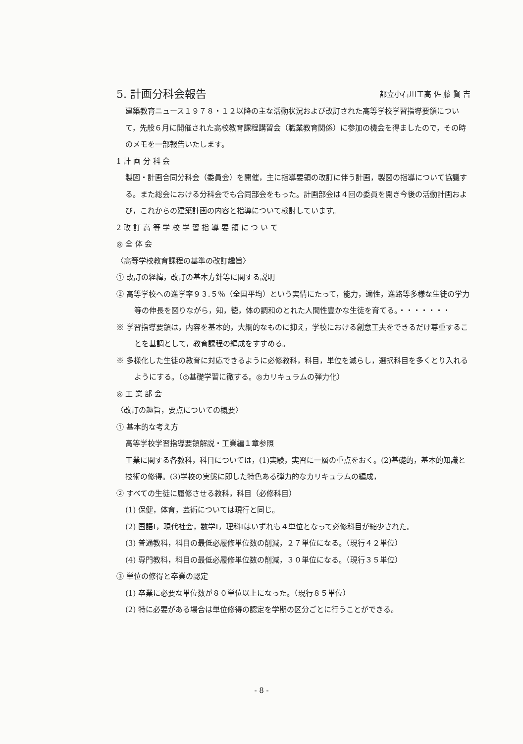5. 計画分科会報告 都立小石川工高 佐 藤 賢 吉
建築教育ニュース１９７８・１２以降の主な活動状況および改訂された高等学校学習指導要領について，先般６月に開催された高校教育課程講習会（職業教育関係）に参加の機会を得ましたので，その時のメモを一部報告いたします。
1 計 画 分 科 会
製図・計画合同分科会（委員会）を開催，主に指導要領の改訂に伴う計画，製図の指導について協議する。また総会における分科会でも合同部会をもった。計画部会は４回の委員を開き今後の活動計画および，これからの建築計画の内容と指導について検討しています。
2 改 訂 高 等 学 校 学 習 指 導 要 領 に つ い て
◎ 全 体 会
〈高等学校教育課程の基準の改訂趣旨〉
① 改訂の経緯，改訂の基本方針等に関する説明
② 高等学校への進学率９３.５％（全国平均）という実情にたって，能力，適性，進路等多様な生徒の学力等の伸長を図りながら，知，徳，体の調和のとれた人間性豊かな生徒を育てる。・・・・・・・
※ 学習指導要領は，内容を基本的，大綱的なものに抑え，学校における創意工夫をできるだけ尊重することを基調として，教育課程の編成をすすめる。
※ 多様化した生徒の教育に対応できるように必修教科，科目，単位を減らし，選択科目を多くとり入れるようにする。（◎基礎学習に徹する。◎カリキュラムの弾力化）
◎ 工 業 部 会
〈改訂の趣旨，要点についての概要〉
① 基本的な考え方
高等学校学習指導要領解説・工業編１章参照
工業に関する各教科，科目については，(1)実験，実習に一層の重点をおく。(2)基礎的，基本的知識と技術の修得。(3)学校の実態に即した特色ある弾力的なカリキュラムの編成，
② すべての生徒に履修させる教科，科目（必修科目）
(1) 保健，体育，芸術については現行と同じ。
(2) 国語Ⅰ，現代社会，数学Ⅰ，理科Ⅰはいずれも４単位となって必修科目が縮少された。
(3) 普通教科，科目の最低必履修単位数の削減，２７単位になる。（現行４２単位）
(4) 専門教科，科目の最低必履修単位数の削減，３０単位になる。（現行３５単位）
③ 単位の修得と卒業の認定
(1) 卒業に必要な単位数が８０単位以上になった。（現行８５単位）
(2) 特に必要がある場合は単位修得の認定を学期の区分ごとに行うことができる。
- 8 -